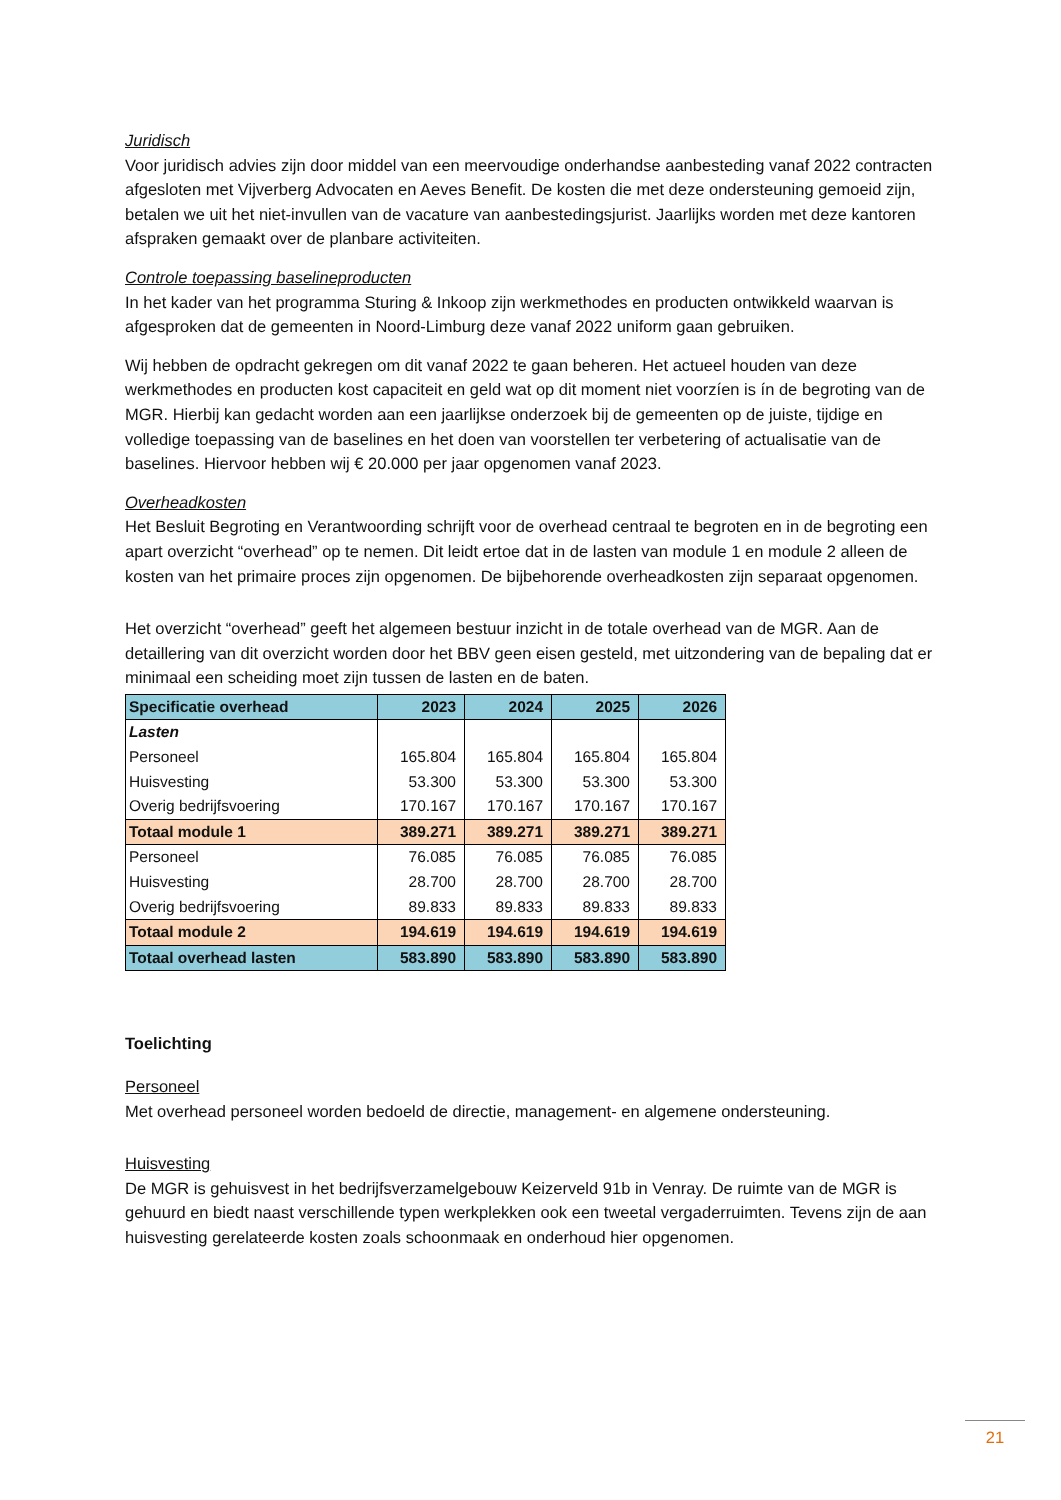Juridisch
Voor juridisch advies zijn door middel van een meervoudige onderhandse aanbesteding vanaf 2022 contracten afgesloten met Vijverberg Advocaten en Aeves Benefit. De kosten die met deze ondersteuning gemoeid zijn, betalen we uit het niet-invullen van de vacature van aanbestedingsjurist. Jaarlijks worden met deze kantoren afspraken gemaakt over de planbare activiteiten.
Controle toepassing baselineproducten
In het kader van het programma Sturing & Inkoop zijn werkmethodes en producten ontwikkeld waarvan is afgesproken dat de gemeenten in Noord-Limburg deze vanaf 2022 uniform gaan gebruiken.
Wij hebben de opdracht gekregen om dit vanaf 2022 te gaan beheren. Het actueel houden van deze werkmethodes en producten kost capaciteit en geld wat op dit moment niet voorzíen is ín de begroting van de MGR. Hierbij kan gedacht worden aan een jaarlijkse onderzoek bij de gemeenten op de juiste, tijdige en volledige toepassing van de baselines en het doen van voorstellen ter verbetering of actualisatie van de baselines. Hiervoor hebben wij € 20.000 per jaar opgenomen vanaf 2023.
Overheadkosten
Het Besluit Begroting en Verantwoording schrijft voor de overhead centraal te begroten en in de begroting een apart overzicht “overhead” op te nemen. Dit leidt ertoe dat in de lasten van module 1 en module 2 alleen de kosten van het primaire proces zijn opgenomen. De bijbehorende overheadkosten zijn separaat opgenomen.
Het overzicht “overhead” geeft het algemeen bestuur inzicht in de totale overhead van de MGR. Aan de detaillering van dit overzicht worden door het BBV geen eisen gesteld, met uitzondering van de bepaling dat er minimaal een scheiding moet zijn tussen de lasten en de baten.
| Specificatie overhead | 2023 | 2024 | 2025 | 2026 |
| --- | --- | --- | --- | --- |
| Lasten | | | | |
| Personeel | 165.804 | 165.804 | 165.804 | 165.804 |
| Huisvesting | 53.300 | 53.300 | 53.300 | 53.300 |
| Overig bedrijfsvoering | 170.167 | 170.167 | 170.167 | 170.167 |
| Totaal module 1 | 389.271 | 389.271 | 389.271 | 389.271 |
| Personeel | 76.085 | 76.085 | 76.085 | 76.085 |
| Huisvesting | 28.700 | 28.700 | 28.700 | 28.700 |
| Overig bedrijfsvoering | 89.833 | 89.833 | 89.833 | 89.833 |
| Totaal module 2 | 194.619 | 194.619 | 194.619 | 194.619 |
| Totaal overhead lasten | 583.890 | 583.890 | 583.890 | 583.890 |
Toelichting
Personeel
Met overhead personeel worden bedoeld de directie, management- en algemene ondersteuning.
Huisvesting
De MGR is gehuisvest in het bedrijfsverzamelgebouw Keizerveld 91b in Venray. De ruimte van de MGR is gehuurd en biedt naast verschillende typen werkplekken ook een tweetal vergaderruimten. Tevens zijn de aan huisvesting gerelateerde kosten zoals schoonmaak en onderhoud hier opgenomen.
21